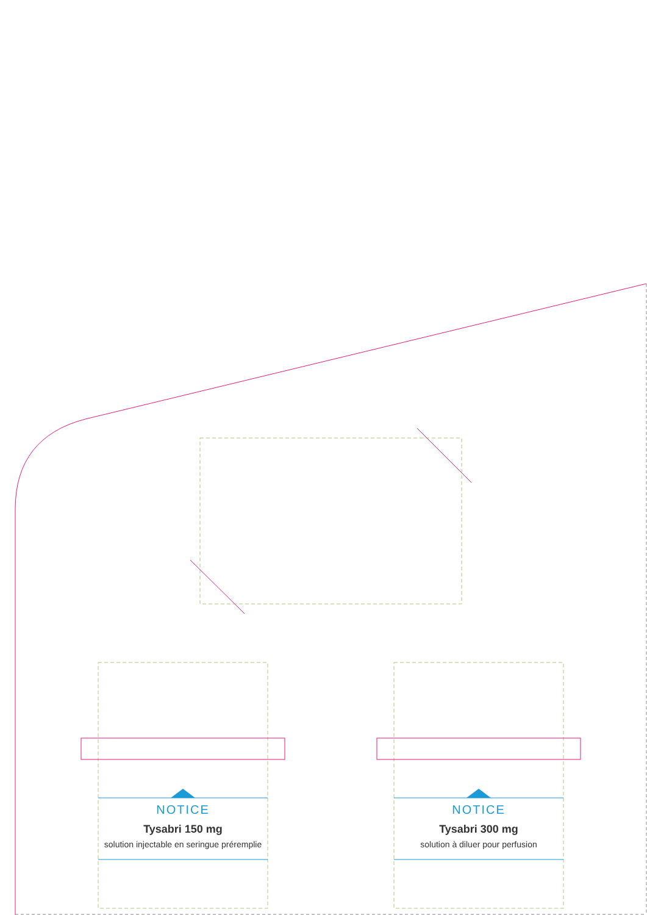NOTICE
Tysabri 150 mg
solution injectable en seringue préremplie
NOTICE
Tysabri 300 mg
solution à diluer pour perfusion